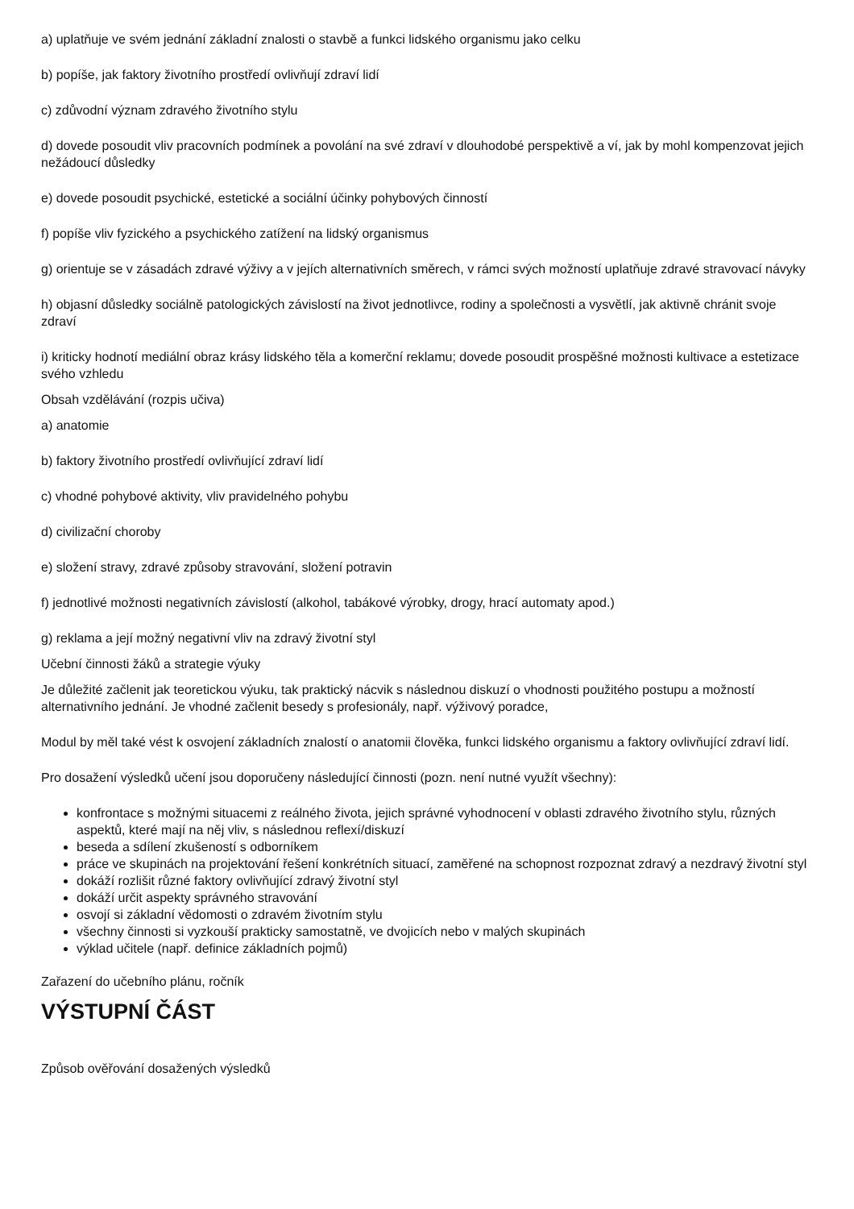a) uplatňuje ve svém jednání základní znalosti o stavbě a funkci lidského organismu jako celku
b) popíše, jak faktory životního prostředí ovlivňují zdraví lidí
c) zdůvodní význam zdravého životního stylu
d) dovede posoudit vliv pracovních podmínek a povolání na své zdraví v dlouhodobé perspektivě a ví, jak by mohl kompenzovat jejich nežádoucí důsledky
e) dovede posoudit psychické, estetické a sociální účinky pohybových činností
f) popíše vliv fyzického a psychického zatížení na lidský organismus
g) orientuje se v zásadách zdravé výživy a v jejích alternativních směrech, v rámci svých možností uplatňuje zdravé stravovací návyky
h) objasní důsledky sociálně patologických závislostí na život jednotlivce, rodiny a společnosti a vysvětlí, jak aktivně chránit svoje zdraví
i) kriticky hodnotí mediální obraz krásy lidského těla a komerční reklamu; dovede posoudit prospěšné možnosti kultivace a estetizace svého vzhledu
Obsah vzdělávání (rozpis učiva)
a) anatomie
b) faktory životního prostředí ovlivňující zdraví lidí
c) vhodné pohybové aktivity, vliv pravidelného pohybu
d) civilizační choroby
e) složení stravy, zdravé způsoby stravování, složení potravin
f) jednotlivé možnosti negativních závislostí (alkohol, tabákové výrobky, drogy, hrací automaty apod.)
g) reklama a její možný negativní vliv na zdravý životní styl
Učební činnosti žáků a strategie výuky
Je důležité začlenit jak teoretickou výuku, tak praktický nácvik s následnou diskuzí o vhodnosti použitého postupu a možností alternativního jednání. Je vhodné začlenit besedy s profesionály, např. výživový poradce,
Modul by měl také vést k osvojení základních znalostí o anatomii člověka, funkci lidského organismu a faktory ovlivňující zdraví lidí.
Pro dosažení výsledků učení jsou doporučeny následující činnosti (pozn. není nutné využít všechny):
konfrontace s možnými situacemi z reálného života, jejich správné vyhodnocení v oblasti zdravého životního stylu, různých aspektů, které mají na něj vliv, s následnou reflexí/diskuzí
beseda a sdílení zkušeností s odborníkem
práce ve skupinách na projektování řešení konkrétních situací, zaměřené na schopnost rozpoznat zdravý a nezdravý životní styl
dokáží rozlišit různé faktory ovlivňující zdravý životní styl
dokáží určit aspekty správného stravování
osvojí si základní vědomosti o zdravém životním stylu
všechny činnosti si vyzkouší prakticky samostatně, ve dvojicích nebo v malých skupinách
výklad učitele (např. definice základních pojmů)
Zařazení do učebního plánu, ročník
VÝSTUPNÍ ČÁST
Způsob ověřování dosažených výsledků